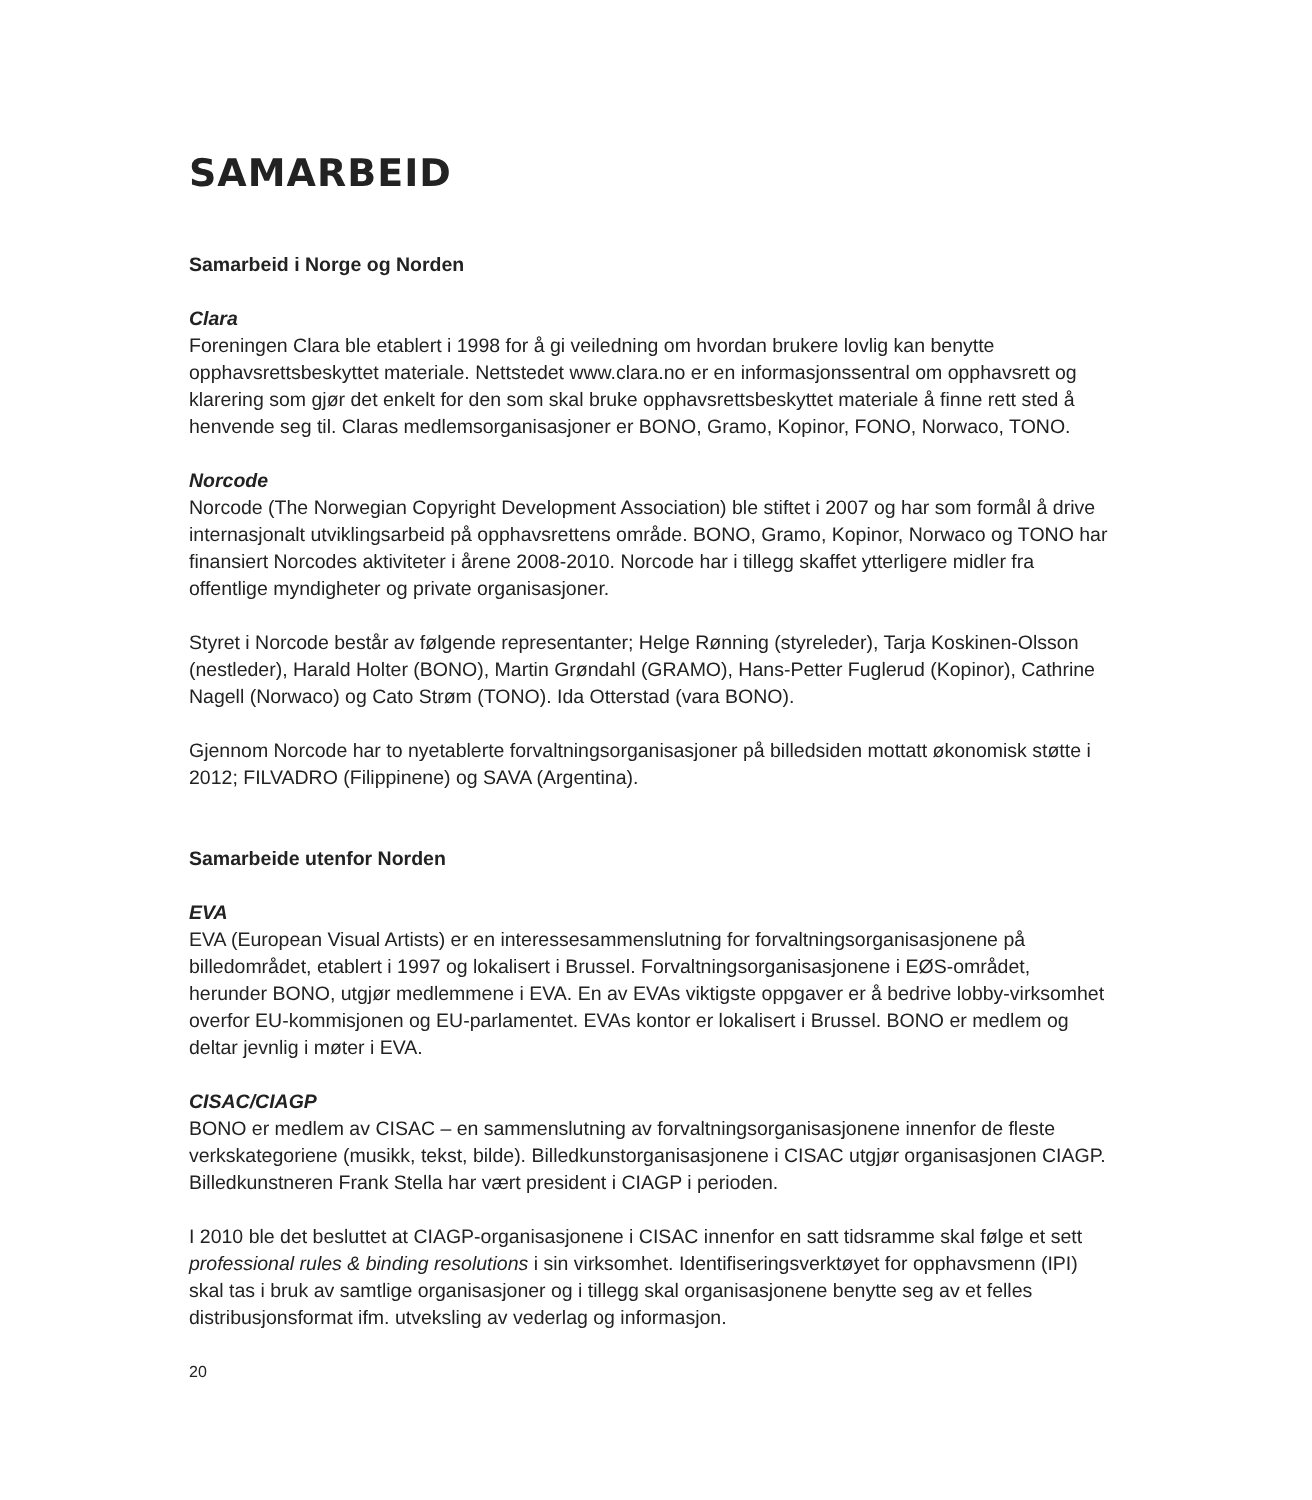SAMARBEID
Samarbeid i Norge og Norden
Clara
Foreningen Clara ble etablert i 1998 for å gi veiledning om hvordan brukere lovlig kan benytte opphavsrettsbeskyttet materiale. Nettstedet www.clara.no er en informasjonssentral om opphavsrett og klarering som gjør det enkelt for den som skal bruke opphavsrettsbeskyttet materiale å finne rett sted å henvende seg til. Claras medlemsorganisasjoner er BONO, Gramo, Kopinor, FONO, Norwaco, TONO.
Norcode
Norcode (The Norwegian Copyright Development Association) ble stiftet i 2007 og har som formål å drive internasjonalt utviklingsarbeid på opphavsrettens område. BONO, Gramo, Kopinor, Norwaco og TONO har finansiert Norcodes aktiviteter i årene 2008-2010. Norcode har i tillegg skaffet ytterligere midler fra offentlige myndigheter og private organisasjoner.
Styret i Norcode består av følgende representanter; Helge Rønning (styreleder), Tarja Koskinen-Olsson (nestleder), Harald Holter (BONO), Martin Grøndahl (GRAMO), Hans-Petter Fuglerud (Kopinor), Cathrine Nagell (Norwaco) og Cato Strøm (TONO). Ida Otterstad (vara BONO).
Gjennom Norcode har to nyetablerte forvaltningsorganisasjoner på billedsiden mottatt økonomisk støtte i 2012; FILVADRO (Filippinene) og SAVA (Argentina).
Samarbeide utenfor Norden
EVA
EVA (European Visual Artists) er en interessesammenslutning for forvaltningsorganisasjonene på billedområdet, etablert i 1997 og lokalisert i Brussel. Forvaltningsorganisasjonene i EØS-området, herunder BONO, utgjør medlemmene i EVA. En av EVAs viktigste oppgaver er å bedrive lobby-virksomhet overfor EU-kommisjonen og EU-parlamentet. EVAs kontor er lokalisert i Brussel. BONO er medlem og deltar jevnlig i møter i EVA.
CISAC/CIAGP
BONO er medlem av CISAC – en sammenslutning av forvaltningsorganisasjonene innenfor de fleste verkskategoriene (musikk, tekst, bilde). Billedkunstorganisasjonene i CISAC utgjør organisasjonen CIAGP. Billedkunstneren Frank Stella har vært president i CIAGP i perioden.
I 2010 ble det besluttet at CIAGP-organisasjonene i CISAC innenfor en satt tidsramme skal følge et sett professional rules & binding resolutions i sin virksomhet. Identifiseringsverktøyet for opphavsmenn (IPI) skal tas i bruk av samtlige organisasjoner og i tillegg skal organisasjonene benytte seg av et felles distribusjonsformat ifm. utveksling av vederlag og informasjon.
20